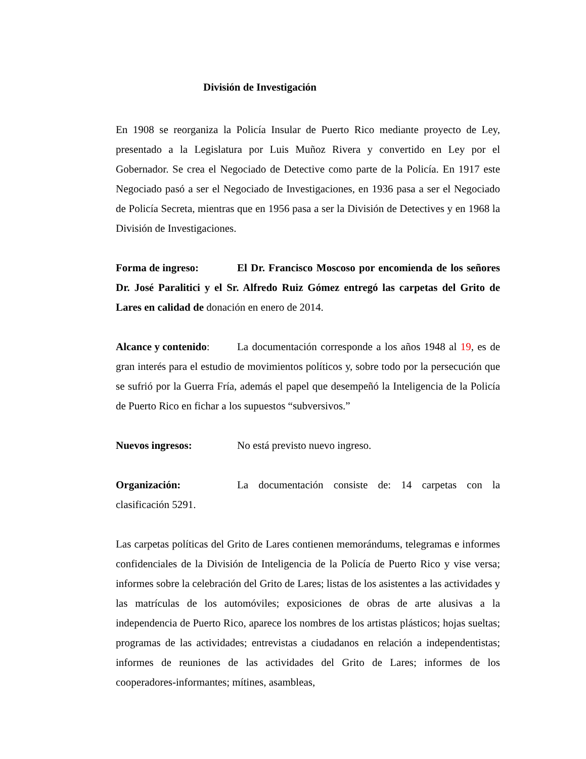División de Investigación
En 1908 se reorganiza la Policía Insular de Puerto Rico mediante proyecto de Ley, presentado a la Legislatura por Luis Muñoz Rivera y convertido en Ley por el Gobernador. Se crea el Negociado de Detective como parte de la Policía. En 1917 este Negociado pasó a ser el Negociado de Investigaciones, en 1936 pasa a ser el Negociado de Policía Secreta, mientras que en 1956 pasa a ser la División de Detectives y en 1968 la División de Investigaciones.
Forma de ingreso: El Dr. Francisco Moscoso por encomienda de los señores Dr. José Paralitici y el Sr. Alfredo Ruiz Gómez entregó las carpetas del Grito de Lares en calidad de donación en enero de 2014.
Alcance y contenido: La documentación corresponde a los años 1948 al 19, es de gran interés para el estudio de movimientos políticos y, sobre todo por la persecución que se sufrió por la Guerra Fría, además el papel que desempeñó la Inteligencia de la Policía de Puerto Rico en fichar a los supuestos “subversivos.”
Nuevos ingresos: No está previsto nuevo ingreso.
Organización: La documentación consiste de: 14 carpetas con la clasificación 5291.
Las carpetas políticas del Grito de Lares contienen memorándums, telegramas e informes confidenciales de la División de Inteligencia de la Policía de Puerto Rico y vise versa; informes sobre la celebración del Grito de Lares; listas de los asistentes a las actividades y las matrículas de los automóviles; exposiciones de obras de arte alusivas a la independencia de Puerto Rico, aparece los nombres de los artistas plásticos; hojas sueltas; programas de las actividades; entrevistas a ciudadanos en relación a independentistas; informes de reuniones de las actividades del Grito de Lares; informes de los cooperadores-informantes; mítines, asambleas,